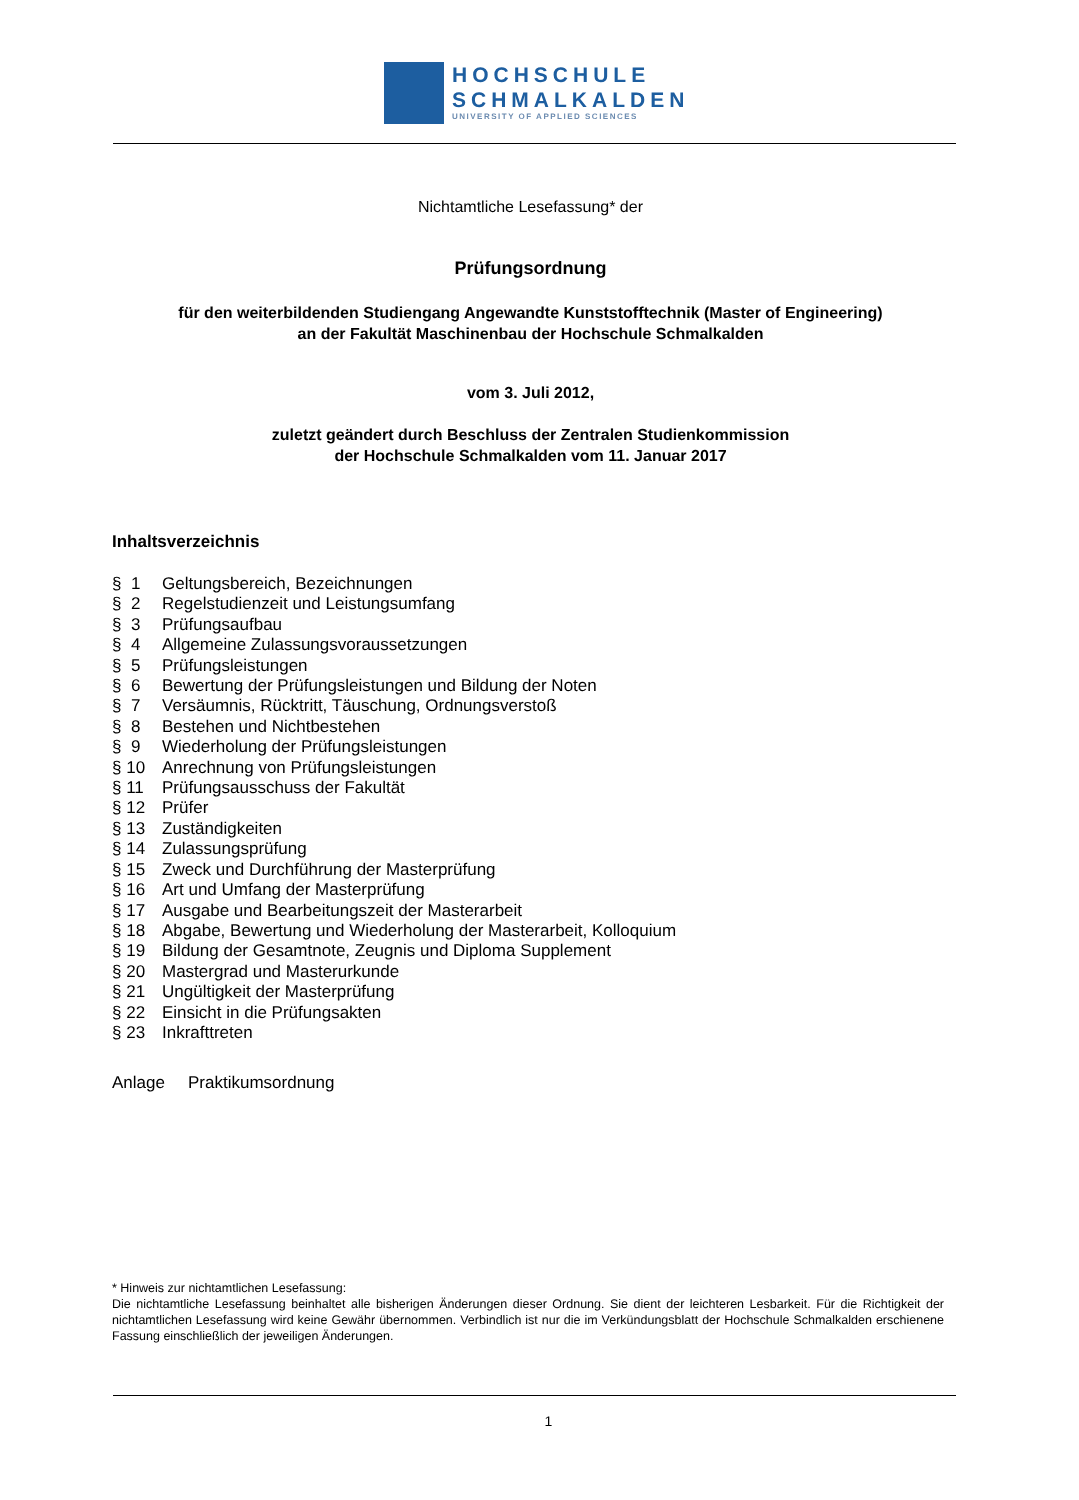HOCHSCHULE
SCHMALKALDEN
UNIVERSITY OF APPLIED SCIENCES
Nichtamtliche Lesefassung* der
Prüfungsordnung
für den weiterbildenden Studiengang Angewandte Kunststofftechnik (Master of Engineering)
an der Fakultät Maschinenbau der Hochschule Schmalkalden
vom 3. Juli 2012,
zuletzt geändert durch Beschluss der Zentralen Studienkommission
der Hochschule Schmalkalden vom 11. Januar 2017
Inhaltsverzeichnis
§ 1 Geltungsbereich, Bezeichnungen
§ 2 Regelstudienzeit und Leistungsumfang
§ 3 Prüfungsaufbau
§ 4 Allgemeine Zulassungsvoraussetzungen
§ 5 Prüfungsleistungen
§ 6 Bewertung der Prüfungsleistungen und Bildung der Noten
§ 7 Versäumnis, Rücktritt, Täuschung, Ordnungsverstoß
§ 8 Bestehen und Nichtbestehen
§ 9 Wiederholung der Prüfungsleistungen
§ 10 Anrechnung von Prüfungsleistungen
§ 11 Prüfungsausschuss der Fakultät
§ 12 Prüfer
§ 13 Zuständigkeiten
§ 14 Zulassungsprüfung
§ 15 Zweck und Durchführung der Masterprüfung
§ 16 Art und Umfang der Masterprüfung
§ 17 Ausgabe und Bearbeitungszeit der Masterarbeit
§ 18 Abgabe, Bewertung und Wiederholung der Masterarbeit, Kolloquium
§ 19 Bildung der Gesamtnote, Zeugnis und Diploma Supplement
§ 20 Mastergrad und Masterurkunde
§ 21 Ungültigkeit der Masterprüfung
§ 22 Einsicht in die Prüfungsakten
§ 23 Inkrafttreten
Anlage Praktikumsordnung
* Hinweis zur nichtamtlichen Lesefassung:
Die nichtamtliche Lesefassung beinhaltet alle bisherigen Änderungen dieser Ordnung. Sie dient der leichteren Lesbarkeit. Für die Richtigkeit der nichtamtlichen Lesefassung wird keine Gewähr übernommen. Verbindlich ist nur die im Verkündungsblatt der Hochschule Schmalkalden erschienene Fassung einschließlich der jeweiligen Änderungen.
1